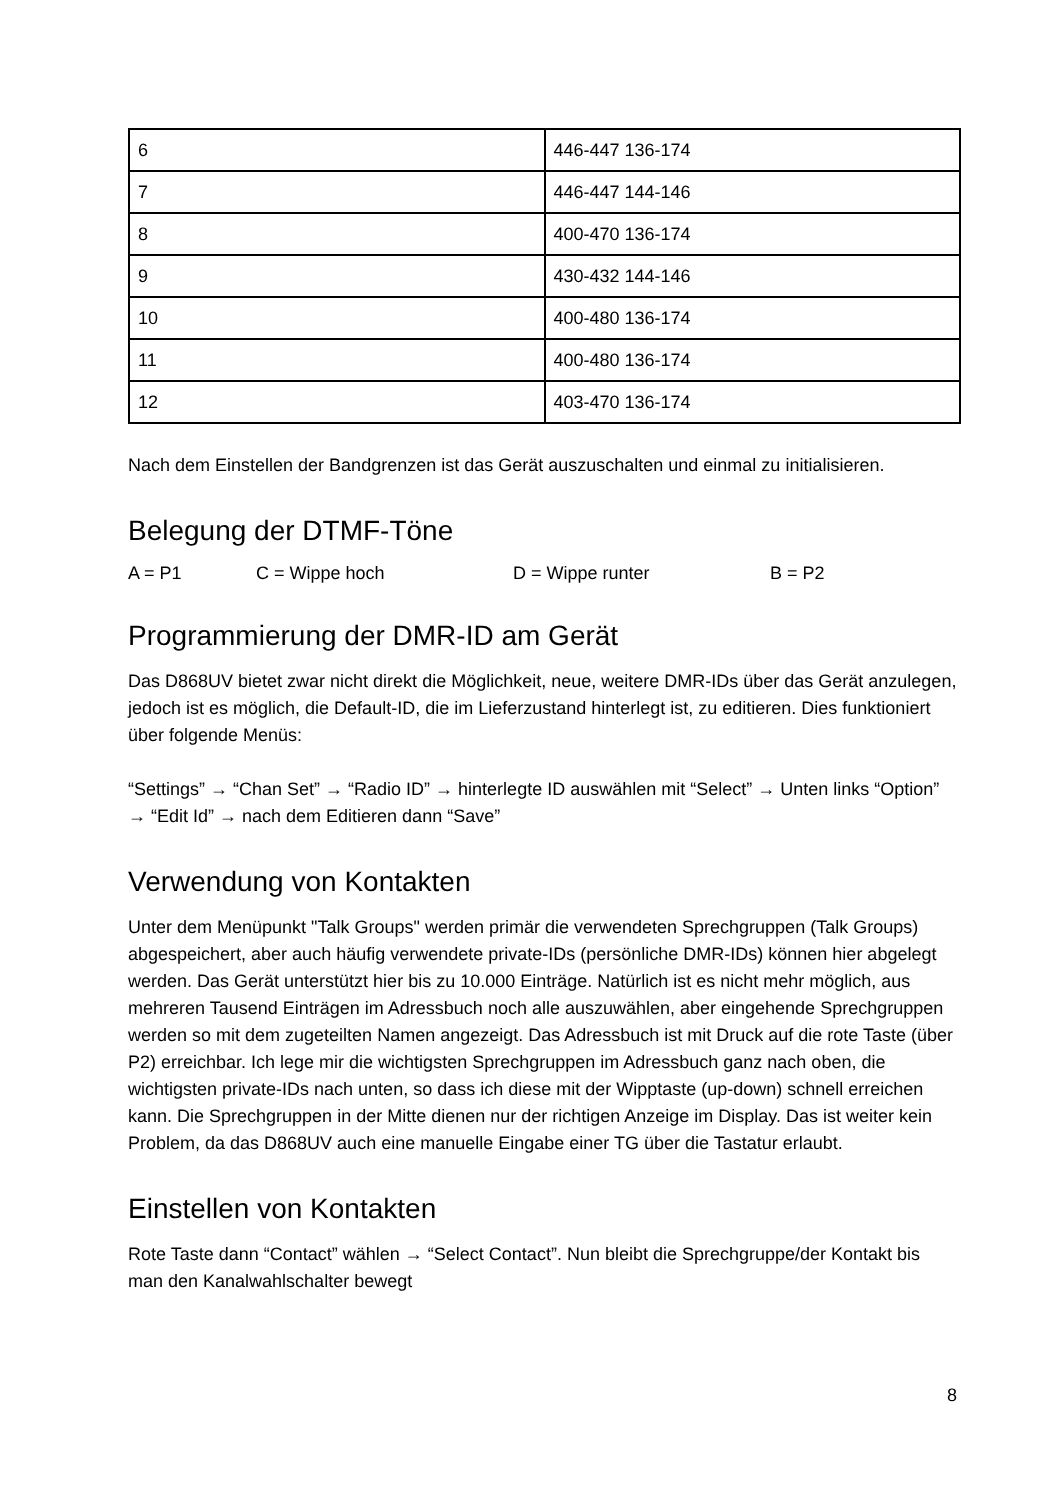| 6 | 446-447 136-174 |
| 7 | 446-447 144-146 |
| 8 | 400-470 136-174 |
| 9 | 430-432 144-146 |
| 10 | 400-480 136-174 |
| 11 | 400-480 136-174 |
| 12 | 403-470 136-174 |
Nach dem Einstellen der Bandgrenzen ist das Gerät auszuschalten und einmal zu initialisieren.
Belegung der DTMF-Töne
A = P1 C = Wippe hoch D = Wippe runter B = P2
Programmierung der DMR-ID am Gerät
Das D868UV bietet zwar nicht direkt die Möglichkeit, neue, weitere DMR-IDs über das Gerät anzulegen, jedoch ist es möglich, die Default-ID, die im Lieferzustand hinterlegt ist, zu editieren. Dies funktioniert über folgende Menüs:
“Settings” → “Chan Set” → “Radio ID” → hinterlegte ID auswählen mit “Select” → Unten links “Option” → “Edit Id” → nach dem Editieren dann “Save”
Verwendung von Kontakten
Unter dem Menüpunkt "Talk Groups" werden primär die verwendeten Sprechgruppen (Talk Groups) abgespeichert, aber auch häufig verwendete private-IDs (persönliche DMR-IDs) können hier abgelegt werden. Das Gerät unterstützt hier bis zu 10.000 Einträge. Natürlich ist es nicht mehr möglich, aus mehreren Tausend Einträgen im Adressbuch noch alle auszuwählen, aber eingehende Sprechgruppen werden so mit dem zugeteilten Namen angezeigt. Das Adressbuch ist mit Druck auf die rote Taste (über P2) erreichbar. Ich lege mir die wichtigsten Sprechgruppen im Adressbuch ganz nach oben, die wichtigsten private-IDs nach unten, so dass ich diese mit der Wipptaste (up-down) schnell erreichen kann. Die Sprechgruppen in der Mitte dienen nur der richtigen Anzeige im Display. Das ist weiter kein Problem, da das D868UV auch eine manuelle Eingabe einer TG über die Tastatur erlaubt.
Einstellen von Kontakten
Rote Taste dann “Contact” wählen → “Select Contact”. Nun bleibt die Sprechgruppe/der Kontakt bis man den Kanalwahlschalter bewegt
8